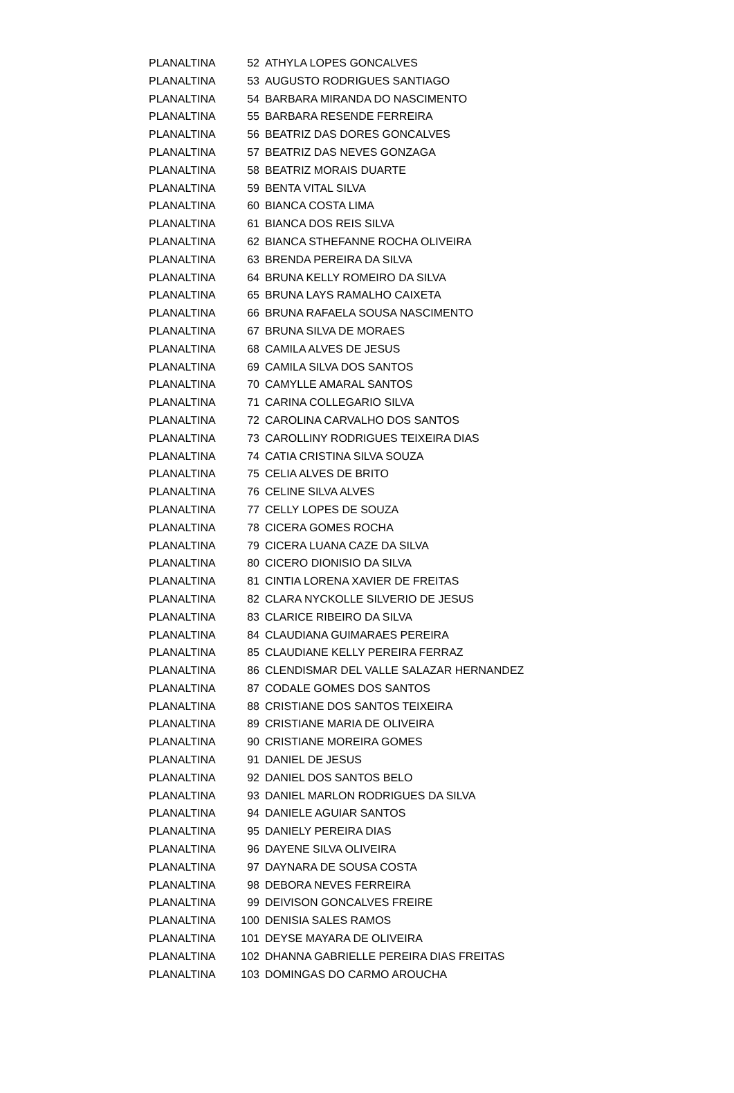| PLANALTINA | 52 | ATHYLA LOPES GONCALVES |
| PLANALTINA | 53 | AUGUSTO RODRIGUES SANTIAGO |
| PLANALTINA | 54 | BARBARA MIRANDA DO NASCIMENTO |
| PLANALTINA | 55 | BARBARA RESENDE FERREIRA |
| PLANALTINA | 56 | BEATRIZ DAS DORES GONCALVES |
| PLANALTINA | 57 | BEATRIZ DAS NEVES GONZAGA |
| PLANALTINA | 58 | BEATRIZ MORAIS DUARTE |
| PLANALTINA | 59 | BENTA VITAL SILVA |
| PLANALTINA | 60 | BIANCA COSTA LIMA |
| PLANALTINA | 61 | BIANCA DOS REIS SILVA |
| PLANALTINA | 62 | BIANCA STHEFANNE ROCHA OLIVEIRA |
| PLANALTINA | 63 | BRENDA PEREIRA DA SILVA |
| PLANALTINA | 64 | BRUNA KELLY ROMEIRO DA SILVA |
| PLANALTINA | 65 | BRUNA LAYS RAMALHO CAIXETA |
| PLANALTINA | 66 | BRUNA RAFAELA SOUSA NASCIMENTO |
| PLANALTINA | 67 | BRUNA SILVA DE MORAES |
| PLANALTINA | 68 | CAMILA ALVES DE JESUS |
| PLANALTINA | 69 | CAMILA SILVA DOS SANTOS |
| PLANALTINA | 70 | CAMYLLE AMARAL SANTOS |
| PLANALTINA | 71 | CARINA COLLEGARIO SILVA |
| PLANALTINA | 72 | CAROLINA CARVALHO DOS SANTOS |
| PLANALTINA | 73 | CAROLLINY RODRIGUES TEIXEIRA DIAS |
| PLANALTINA | 74 | CATIA CRISTINA SILVA SOUZA |
| PLANALTINA | 75 | CELIA ALVES DE BRITO |
| PLANALTINA | 76 | CELINE SILVA ALVES |
| PLANALTINA | 77 | CELLY LOPES DE SOUZA |
| PLANALTINA | 78 | CICERA GOMES ROCHA |
| PLANALTINA | 79 | CICERA LUANA CAZE DA SILVA |
| PLANALTINA | 80 | CICERO DIONISIO DA SILVA |
| PLANALTINA | 81 | CINTIA LORENA XAVIER DE FREITAS |
| PLANALTINA | 82 | CLARA NYCKOLLE SILVERIO DE JESUS |
| PLANALTINA | 83 | CLARICE RIBEIRO DA SILVA |
| PLANALTINA | 84 | CLAUDIANA GUIMARAES PEREIRA |
| PLANALTINA | 85 | CLAUDIANE KELLY PEREIRA FERRAZ |
| PLANALTINA | 86 | CLENDISMAR DEL VALLE SALAZAR HERNANDEZ |
| PLANALTINA | 87 | CODALE GOMES DOS SANTOS |
| PLANALTINA | 88 | CRISTIANE DOS SANTOS TEIXEIRA |
| PLANALTINA | 89 | CRISTIANE MARIA DE OLIVEIRA |
| PLANALTINA | 90 | CRISTIANE MOREIRA GOMES |
| PLANALTINA | 91 | DANIEL DE JESUS |
| PLANALTINA | 92 | DANIEL DOS SANTOS BELO |
| PLANALTINA | 93 | DANIEL MARLON RODRIGUES DA SILVA |
| PLANALTINA | 94 | DANIELE AGUIAR SANTOS |
| PLANALTINA | 95 | DANIELY PEREIRA DIAS |
| PLANALTINA | 96 | DAYENE SILVA OLIVEIRA |
| PLANALTINA | 97 | DAYNARA DE SOUSA COSTA |
| PLANALTINA | 98 | DEBORA NEVES FERREIRA |
| PLANALTINA | 99 | DEIVISON GONCALVES FREIRE |
| PLANALTINA | 100 | DENISIA SALES RAMOS |
| PLANALTINA | 101 | DEYSE MAYARA DE OLIVEIRA |
| PLANALTINA | 102 | DHANNA GABRIELLE PEREIRA DIAS FREITAS |
| PLANALTINA | 103 | DOMINGAS DO CARMO AROUCHA |